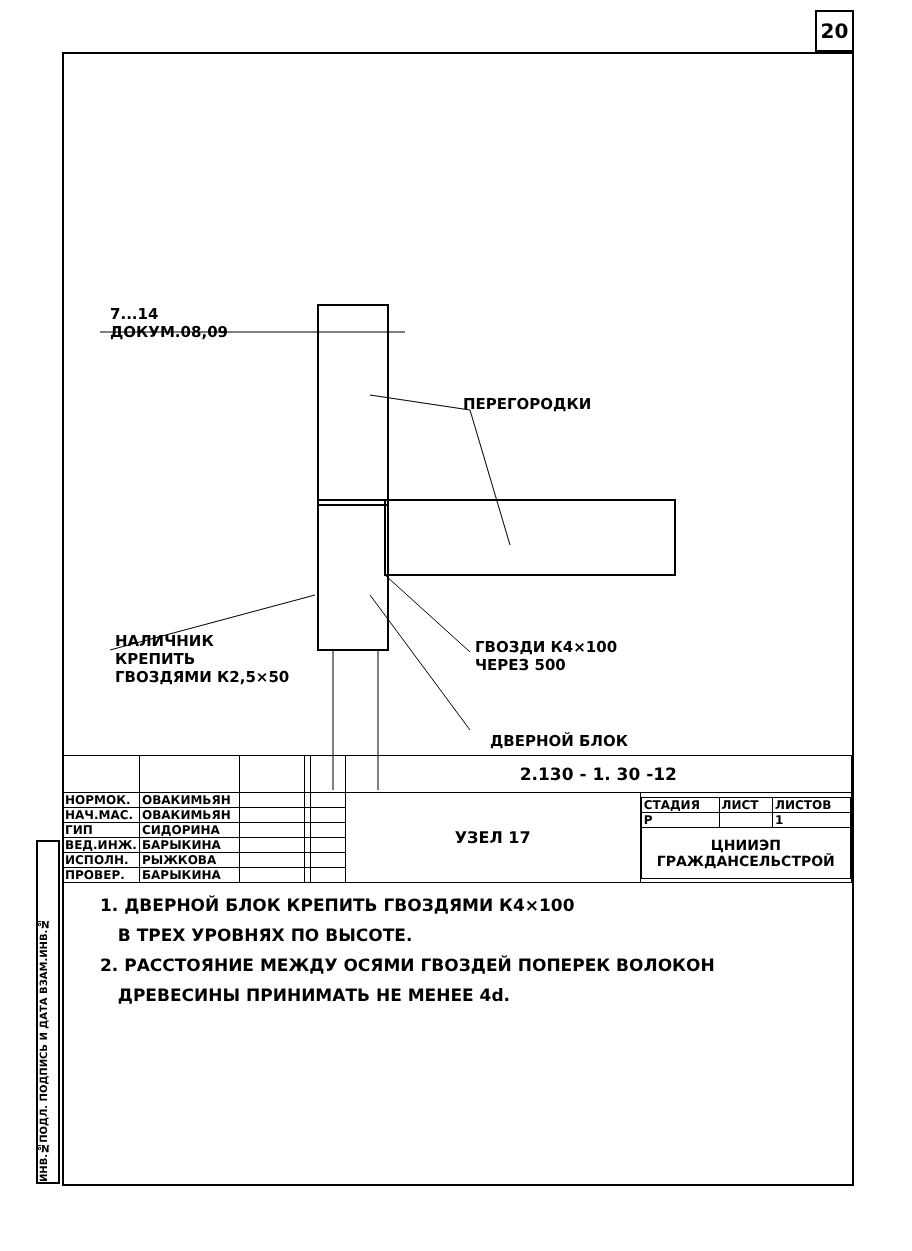20
ИНВ.№ПОДЛ. ПОДПИСЬ И ДАТА ВЗАМ.ИНВ.№
7...14
ДОКУМ.08,09
ПЕРЕГОРОДКИ
НАЛИЧНИК
КРЕПИТЬ
ГВОЗДЯМИ К2,5×50
ГВОЗДИ К4×100
ЧЕРЕЗ 500
ДВЕРНОЙ БЛОК
1. ДВЕРНОЙ БЛОК КРЕПИТЬ ГВОЗДЯМИ К4×100
В ТРЕХ УРОВНЯХ ПО ВЫСОТЕ.
2. РАССТОЯНИЕ МЕЖДУ ОСЯМИ ГВОЗДЕЙ ПОПЕРЕК ВОЛОКОН
ДРЕВЕСИНЫ ПРИНИМАТЬ НЕ МЕНЕЕ 4d.
| | | | | | 2.130 - 1. 30 -12 | |
| НОРМОК. | ОВАКИМЬЯН | | | | УЗЕЛ 17 | / СТАДИЯ / ЛИСТ / ЛИСТОВ / / Р / / 1 / / ЦНИИЭП ГРАЖДАНСЕЛЬСТРОЙ / / / |
| НАЧ.МАС. | ОВАКИМЬЯН | | | | | |
| ГИП | СИДОРИНА | | | | | |
| ВЕД.ИНЖ. | БАРЫКИНА | | | | | |
| ИСПОЛН. | РЫЖКОВА | | | | | |
| ПРОВЕР. | БАРЫКИНА | | | | | |